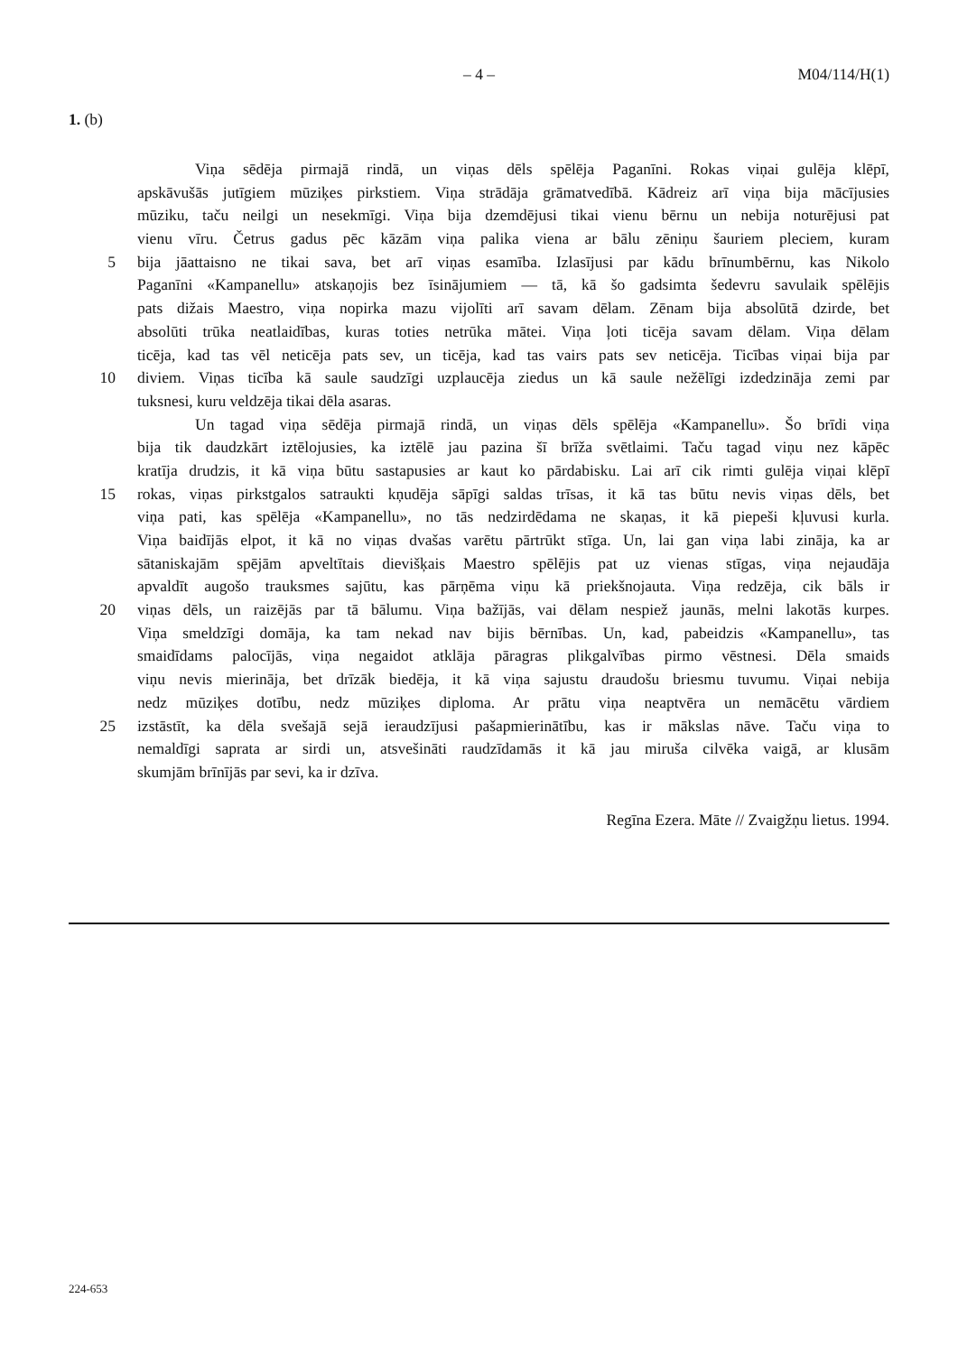– 4 – M04/114/H(1)
1. (b)
Viņa sēdēja pirmajā rindā, un viņas dēls spēlēja Paganīni. Rokas viņai gulēja klēpī,
apskāvušās jutīgiem mūziķes pirkstiem. Viņa strādāja grāmatvedībā. Kādreiz arī viņa bija mācījusies
mūziku, taču neilgi un nesekmīgi. Viņa bija dzemdējusi tikai vienu bērnu un nebija noturējusi pat
vienu vīru. Četrus gadus pēc kāzām viņa palika viena ar bālu zēniņu šauriem pleciem, kuram
5 bija jāattaisno ne tikai sava, bet arī viņas esamība. Izlasījusi par kādu brīnumbērnu, kas Nikolo
Paganīni «Kampanellu» atskaņojis bez īsinājumiem — tā, kā šo gadsimta šedevru savulaik spēlējis
pats dižais Maestro, viņa nopirka mazu vijolīti arī savam dēlam. Zēnam bija absolūtā dzirde, bet
absolūti trūka neatlaidības, kuras toties netrūka mātei. Viņa ļoti ticēja savam dēlam. Viņa dēlam
ticēja, kad tas vēl neticēja pats sev, un ticēja, kad tas vairs pats sev neticēja. Ticības viņai bija par
10 diviem. Viņas ticība kā saule saudzīgi uzplaucēja ziedus un kā saule nežēlīgi izdedzināja zemi par
tuksnesi, kuru veldzēja tikai dēla asaras.
Un tagad viņa sēdēja pirmajā rindā, un viņas dēls spēlēja «Kampanellu». Šo brīdi viņa
bija tik daudzkārt iztēlojusies, ka iztēlē jau pazina šī brīža svētlaimi. Taču tagad viņu nez kāpēc
kratīja drudzis, it kā viņa būtu sastapusies ar kaut ko pārdabisku. Lai arī cik rimti gulēja viņai klēpī
15 rokas, viņas pirkstgalos satraukti kņudēja sāpīgi saldas trīsas, it kā tas būtu nevis viņas dēls, bet
viņa pati, kas spēlēja «Kampanellu», no tās nedzirdēdama ne skaņas, it kā piepeši kļuvusi kurla.
Viņa baidījās elpot, it kā no viņas dvašas varētu pārtrūkt stīga. Un, lai gan viņa labi zināja, ka ar
sātaniskajām spējām apveltītais dievišķais Maestro spēlējis pat uz vienas stīgas, viņa nejaudāja
apvaldīt augošo trauksmes sajūtu, kas pārņēma viņu kā priekšnojauta. Viņa redzēja, cik bāls ir
20 viņas dēls, un raizējās par tā bālumu. Viņa bažījās, vai dēlam nespiež jaunās, melni lakotās kurpes.
Viņa smeldzīgi domāja, ka tam nekad nav bijis bērnības. Un, kad, pabeidzis «Kampanellu», tas
smaidīdams palocījās, viņa negaidot atklāja pāragras plikgalvības pirmo vēstnesi. Dēla smaids
viņu nevis mierināja, bet drīzāk biedēja, it kā viņa sajustu draudošu briesmu tuvumu. Viņai nebija
nedz mūziķes dotību, nedz mūziķes diploma. Ar prātu viņa neaptvēra un nemācētu vārdiem
25 izstāstīt, ka dēla svešajā sejā ieraudzījusi pašapmierinātību, kas ir mākslas nāve. Taču viņa to
nemaldīgi saprata ar sirdi un, atsvešināti raudzīdamās it kā jau miruša cilvēka vaigā, ar klusām
skumjām brīnījās par sevi, ka ir dzīva.
Regīna Ezera. Māte // Zvaigžņu lietus. 1994.
224-653